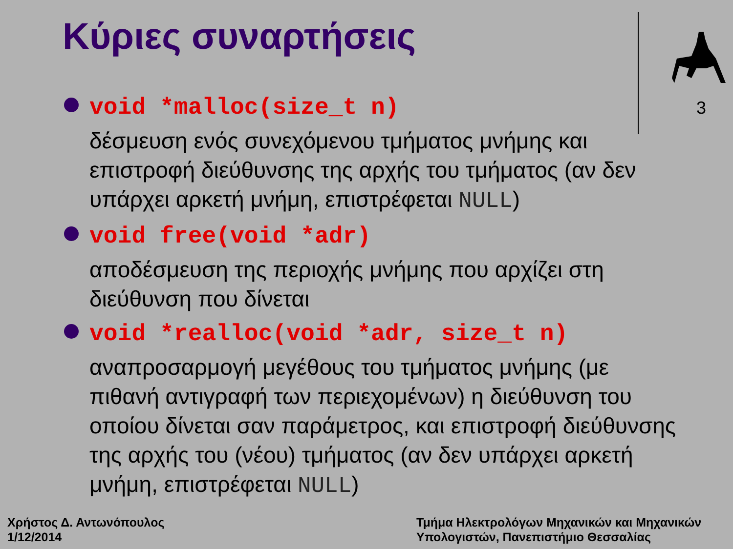Κύριες συναρτήσεις
3
void *malloc(size_t n)
δέσμευση ενός συνεχόμενου τμήματος μνήμης και επιστροφή διεύθυνσης της αρχής του τμήματος (αν δεν υπάρχει αρκετή μνήμη, επιστρέφεται NULL)
void free(void *adr)
αποδέσμευση της περιοχής μνήμης που αρχίζει στη διεύθυνση που δίνεται
void *realloc(void *adr, size_t n)
αναπροσαρμογή μεγέθους του τμήματος μνήμης (με πιθανή αντιγραφή των περιεχομένων) η διεύθυνση του οποίου δίνεται σαν παράμετρος, και επιστροφή διεύθυνσης της αρχής του (νέου) τμήματος (αν δεν υπάρχει αρκετή μνήμη, επιστρέφεται NULL)
Χρήστος Δ. Αντωνόπουλος
1/12/2014
Τμήμα Ηλεκτρολόγων Μηχανικών και Μηχανικών
Υπολογιστών, Πανεπιστήμιο Θεσσαλίας